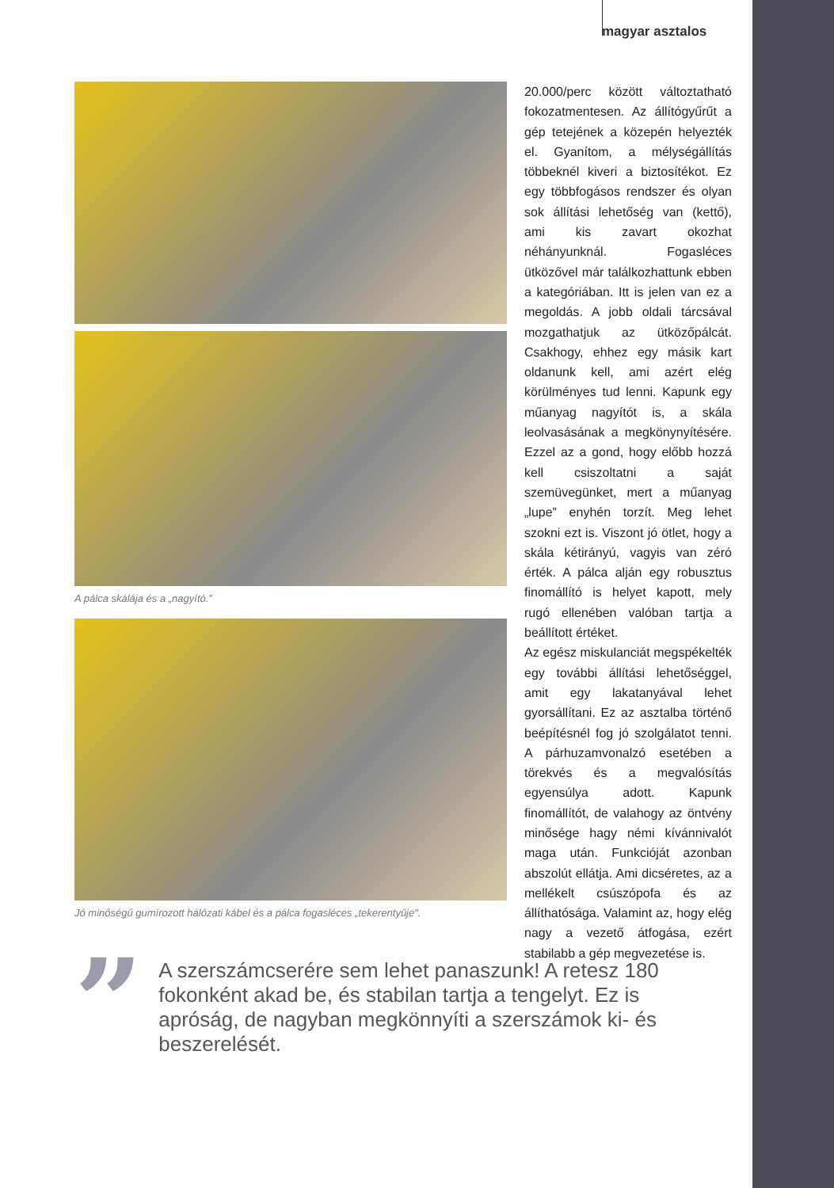magyar asztalos
A pálca skálája és a „nagyító.”
Jó minőségű gumírozott hálózati kábel és a pálca fogasléces „tekerentyűje".
20.000/perc között változtatható fokozatmentesen. Az állítógyűrűt a gép tetejének a közepén helyezték el. Gyanítom, a mélységállítás többeknél kiveri a biztosítékot. Ez egy többfogásos rendszer és olyan sok állítási lehetőség van (kettő), ami kis zavart okozhat néhányunknál. Fogasléces ütközővel már találkozhattunk ebben a kategóriában. Itt is jelen van ez a megoldás. A jobb oldali tárcsával mozgathatjuk az ütközőpálcát. Csakhogy, ehhez egy másik kart oldanunk kell, ami azért elég körülményes tud lenni. Kapunk egy műanyag nagyítót is, a skála leolvasásának a megkönynyítésére. Ezzel az a gond, hogy előbb hozzá kell csiszoltatni a saját szemüvegünket, mert a műanyag „lupe” enyhén torzít. Meg lehet szokni ezt is. Viszont jó ötlet, hogy a skála kétirányú, vagyis van zéró érték. A pálca alján egy robusztus finomállító is helyet kapott, mely rugó ellenében valóban tartja a beállított értéket.
Az egész miskulanciát megspékelték egy további állítási lehetőséggel, amit egy lakatanyával lehet gyorsállítani. Ez az asztalba történő beépítésnél fog jó szolgálatot tenni. A párhuzamvonalzó esetében a törekvés és a megvalósítás egyensúlya adott. Kapunk finomállítót, de valahogy az öntvény minősége hagy némi kívánnivalót maga után. Funkcióját azonban abszolút ellátja. Ami dicséretes, az a mellékelt csúszópofa és az állíthatósága. Valamint az, hogy elég nagy a vezető átfogása, ezért stabilabb a gép megvezetése is.
”
A szerszámcserére sem lehet panaszunk! A retesz 180 fokonként akad be, és stabilan tartja a tengelyt. Ez is apróság, de nagyban megkönnyíti a szerszámok ki- és beszerelését.